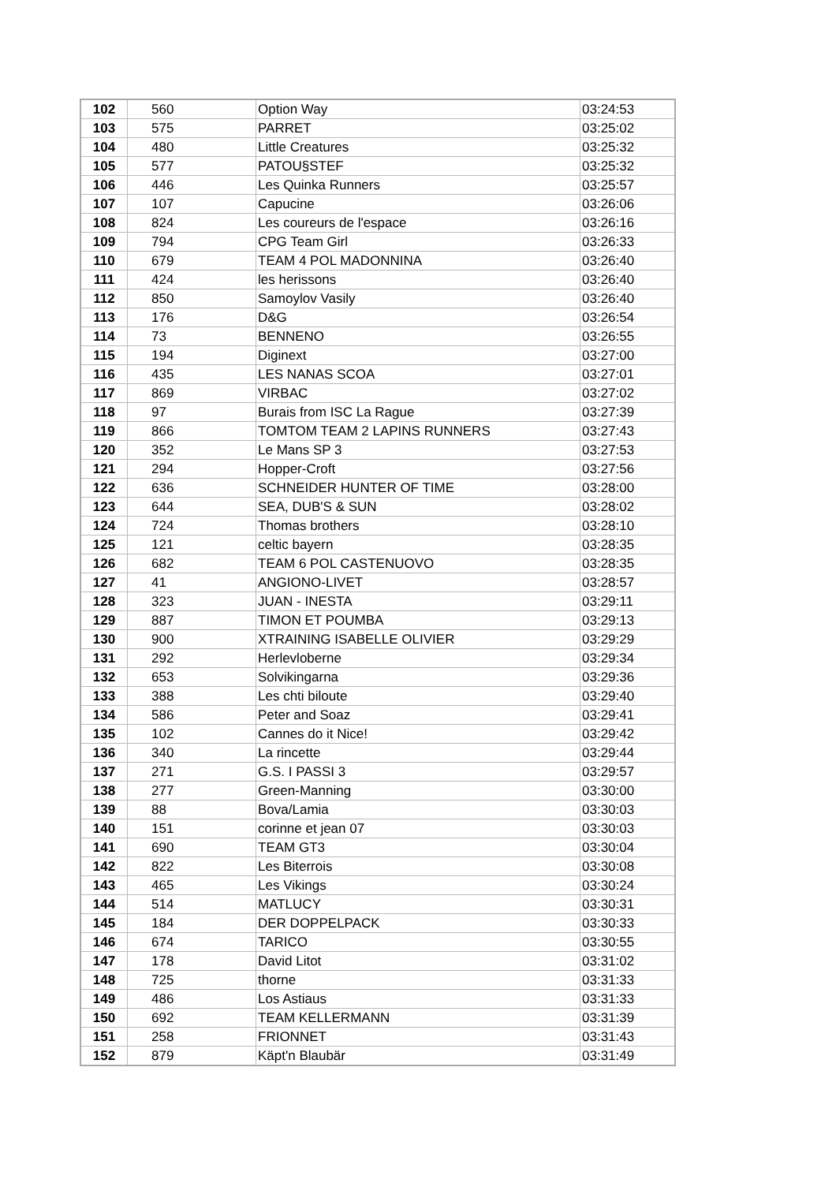| 102 | 560 | Option Way | 03:24:53 |
| 103 | 575 | PARRET | 03:25:02 |
| 104 | 480 | Little Creatures | 03:25:32 |
| 105 | 577 | PATOU§STEF | 03:25:32 |
| 106 | 446 | Les Quinka Runners | 03:25:57 |
| 107 | 107 | Capucine | 03:26:06 |
| 108 | 824 | Les coureurs de l'espace | 03:26:16 |
| 109 | 794 | CPG Team Girl | 03:26:33 |
| 110 | 679 | TEAM 4 POL MADONNINA | 03:26:40 |
| 111 | 424 | les herissons | 03:26:40 |
| 112 | 850 | Samoylov Vasily | 03:26:40 |
| 113 | 176 | D&G | 03:26:54 |
| 114 | 73 | BENNENO | 03:26:55 |
| 115 | 194 | Diginext | 03:27:00 |
| 116 | 435 | LES NANAS SCOA | 03:27:01 |
| 117 | 869 | VIRBAC | 03:27:02 |
| 118 | 97 | Burais from ISC La Rague | 03:27:39 |
| 119 | 866 | TOMTOM TEAM 2 LAPINS RUNNERS | 03:27:43 |
| 120 | 352 | Le Mans SP 3 | 03:27:53 |
| 121 | 294 | Hopper-Croft | 03:27:56 |
| 122 | 636 | SCHNEIDER HUNTER OF TIME | 03:28:00 |
| 123 | 644 | SEA, DUB'S & SUN | 03:28:02 |
| 124 | 724 | Thomas brothers | 03:28:10 |
| 125 | 121 | celtic bayern | 03:28:35 |
| 126 | 682 | TEAM 6 POL CASTENUOVO | 03:28:35 |
| 127 | 41 | ANGIONO-LIVET | 03:28:57 |
| 128 | 323 | JUAN - INESTA | 03:29:11 |
| 129 | 887 | TIMON ET POUMBA | 03:29:13 |
| 130 | 900 | XTRAINING ISABELLE OLIVIER | 03:29:29 |
| 131 | 292 | Herlevloberne | 03:29:34 |
| 132 | 653 | Solvikingarna | 03:29:36 |
| 133 | 388 | Les chti biloute | 03:29:40 |
| 134 | 586 | Peter and Soaz | 03:29:41 |
| 135 | 102 | Cannes do it Nice! | 03:29:42 |
| 136 | 340 | La rincette | 03:29:44 |
| 137 | 271 | G.S. I PASSI 3 | 03:29:57 |
| 138 | 277 | Green-Manning | 03:30:00 |
| 139 | 88 | Bova/Lamia | 03:30:03 |
| 140 | 151 | corinne et jean 07 | 03:30:03 |
| 141 | 690 | TEAM GT3 | 03:30:04 |
| 142 | 822 | Les Biterrois | 03:30:08 |
| 143 | 465 | Les Vikings | 03:30:24 |
| 144 | 514 | MATLUCY | 03:30:31 |
| 145 | 184 | DER DOPPELPACK | 03:30:33 |
| 146 | 674 | TARICO | 03:30:55 |
| 147 | 178 | David Litot | 03:31:02 |
| 148 | 725 | thorne | 03:31:33 |
| 149 | 486 | Los Astiaus | 03:31:33 |
| 150 | 692 | TEAM KELLERMANN | 03:31:39 |
| 151 | 258 | FRIONNET | 03:31:43 |
| 152 | 879 | Käpt'n Blaubär | 03:31:49 |